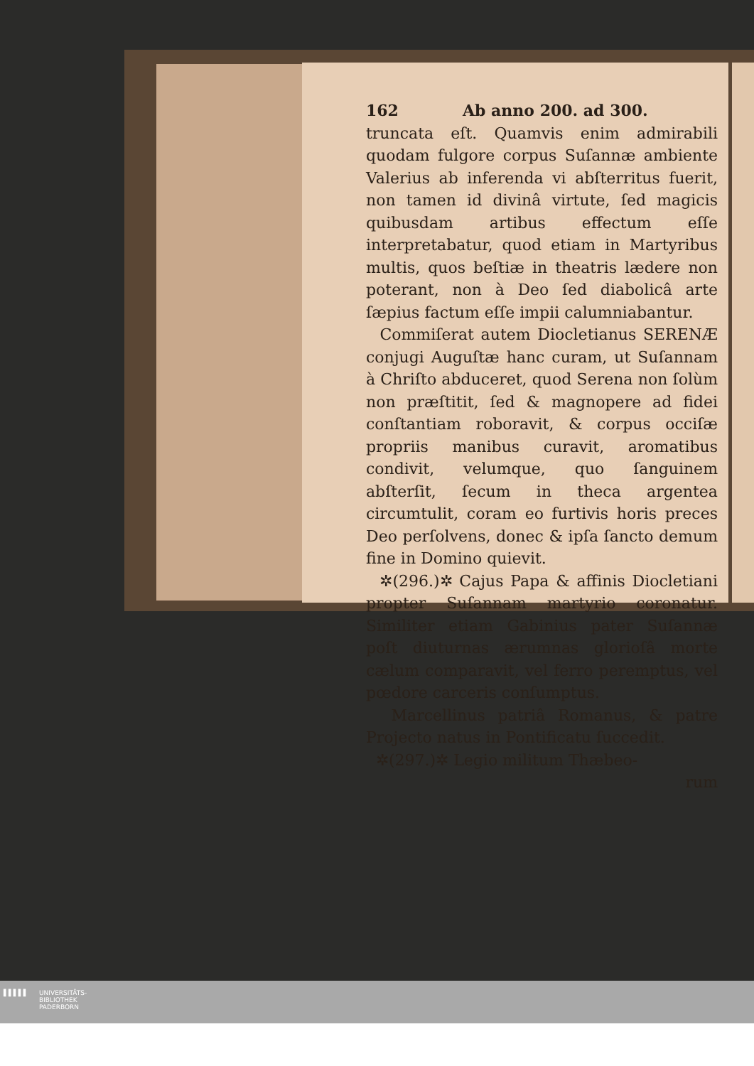162 Ab anno 200. ad 300.
truncata eſt. Quamvis enim admirabili quodam fulgore corpus Suſannæ ambiente Valerius ab inferenda vi abſterritus fuerit, non tamen id divinâ virtute, ſed magicis quibusdam artibus effectum eſſe interpretabatur, quod etiam in Martyribus multis, quos beſtiæ in theatris lædere non poterant, non à Deo ſed diabolicâ arte ſæpius factum eſſe impii calumniabantur.
Commiſerat autem Diocletianus SERENÆ conjugi Auguſtæ hanc curam, ut Suſannam à Chriſto abduceret, quod Serena non ſolùm non præſtitit, ſed & magnopere ad fidei conſtantiam roboravit, & corpus occiſæ propriis manibus curavit, aromatibus condivit, velumque, quo ſanguinem abſterſit, ſecum in theca argentea circumtulit, coram eo furtivis horis preces Deo perſolvens, donec & ipſa ſancto demum fine in Domino quievit.
✲(296.)✲ Cajus Papa & affinis Diocletiani propter Suſannam martyrio coronatur. Similiter etiam Gabinius pater Suſannæ poſt diuturnas ærumnas glorioſâ morte cælum comparavit, vel ferro peremptus, vel pœdore carceris conſumptus.
Marcellinus patriâ Romanus, & patre Projecto natus in Pontificatu ſuccedit.
✲(297.)✲ Legio militum Thæbeo-
rum
▌▌▌▌▌
UNIVERSITÄTS-
BIBLIOTHEK
PADERBORN